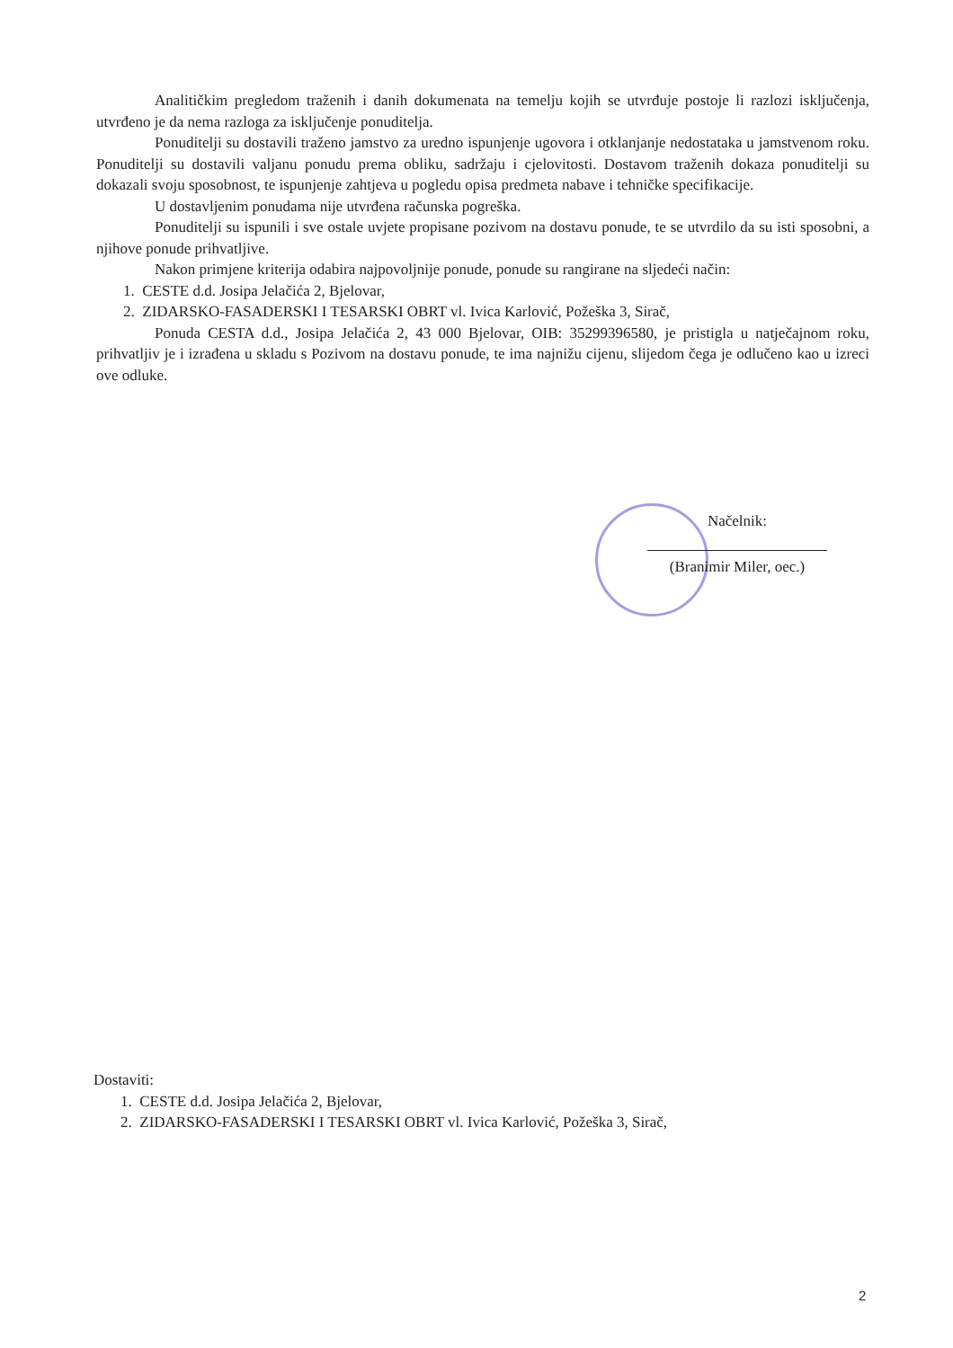Analitičkim pregledom traženih i danih dokumenata na temelju kojih se utvrđuje postoje li razlozi isključenja, utvrđeno je da nema razloga za isključenje ponuditelja.
Ponuditelji su dostavili traženo jamstvo za uredno ispunjenje ugovora i otklanjanje nedostataka u jamstvenom roku. Ponuditelji su dostavili valjanu ponudu prema obliku, sadržaju i cjelovitosti. Dostavom traženih dokaza ponuditelji su dokazali svoju sposobnost, te ispunjenje zahtjeva u pogledu opisa predmeta nabave i tehničke specifikacije.
U dostavljenim ponudama nije utvrđena računska pogreška.
Ponuditelji su ispunili i sve ostale uvjete propisane pozivom na dostavu ponude, te se utvrdilo da su isti sposobni, a njihove ponude prihvatljive.
Nakon primjene kriterija odabira najpovoljnije ponude, ponude su rangirane na sljedeći način:
1. CESTE d.d. Josipa Jelačića 2, Bjelovar,
2. ZIDARSKO-FASADERSKI I TESARSKI OBRT vl. Ivica Karlović, Požeška 3, Sirač,
Ponuda CESTA d.d., Josipa Jelačića 2, 43 000 Bjelovar, OIB: 35299396580, je pristigla u natječajnom roku, prihvatljiv je i izrađena u skladu s Pozivom na dostavu ponude, te ima najnižu cijenu, slijedom čega je odlučeno kao u izreci ove odluke.
Načelnik:
(Branimir Miler, oec.)
Dostaviti:
1. CESTE d.d. Josipa Jelačića 2, Bjelovar,
2. ZIDARSKO-FASADERSKI I TESARSKI OBRT vl. Ivica Karlović, Požeška 3, Sirač,
2